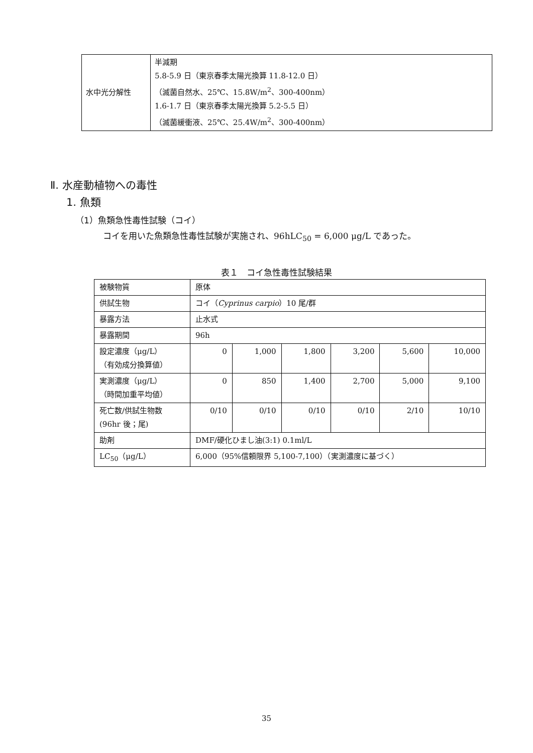| 水中光分解性 | 半減期 5.8-5.9 日（東京春季太陽光換算 11.8-12.0 日） （滅菌自然水、25℃、15.8W/m<sup>2</sup>、300-400nm） 1.6-1.7 日（東京春季太陽光換算 5.2-5.5 日） （滅菌緩衝液、25℃、25.4W/m<sup>2</sup>、300-400nm） |
Ⅱ. 水産動植物への毒性
1. 魚類
（1）魚類急性毒性試験（コイ）
コイを用いた魚類急性毒性試験が実施され、96hLC<sub>50</sub> = 6,000 μg/L であった。
表１　コイ急性毒性試験結果
| 被験物質 | 原体 | | | | | |
| 供試生物 | コイ（ Cyprinus carpio ）10 尾/群 | | | | | |
| 暴露方法 | 止水式 | | | | | |
| 暴露期間 | 96h | | | | | |
| 設定濃度（μg/L） （有効成分換算値） | 0 | 1,000 | 1,800 | 3,200 | 5,600 | 10,000 |
| 実測濃度（μg/L） （時間加重平均値） | 0 | 850 | 1,400 | 2,700 | 5,000 | 9,100 |
| 死亡数/供試生物数 (96hr 後；尾) | 0/10 | 0/10 | 0/10 | 0/10 | 2/10 | 10/10 |
| 助剤 | DMF/硬化ひまし油(3:1) 0.1ml/L | | | | | |
| LC<sub>50</sub>（μg/L） | 6,000（95%信頼限界 5,100-7,100）（実測濃度に基づく） | | | | | |
35